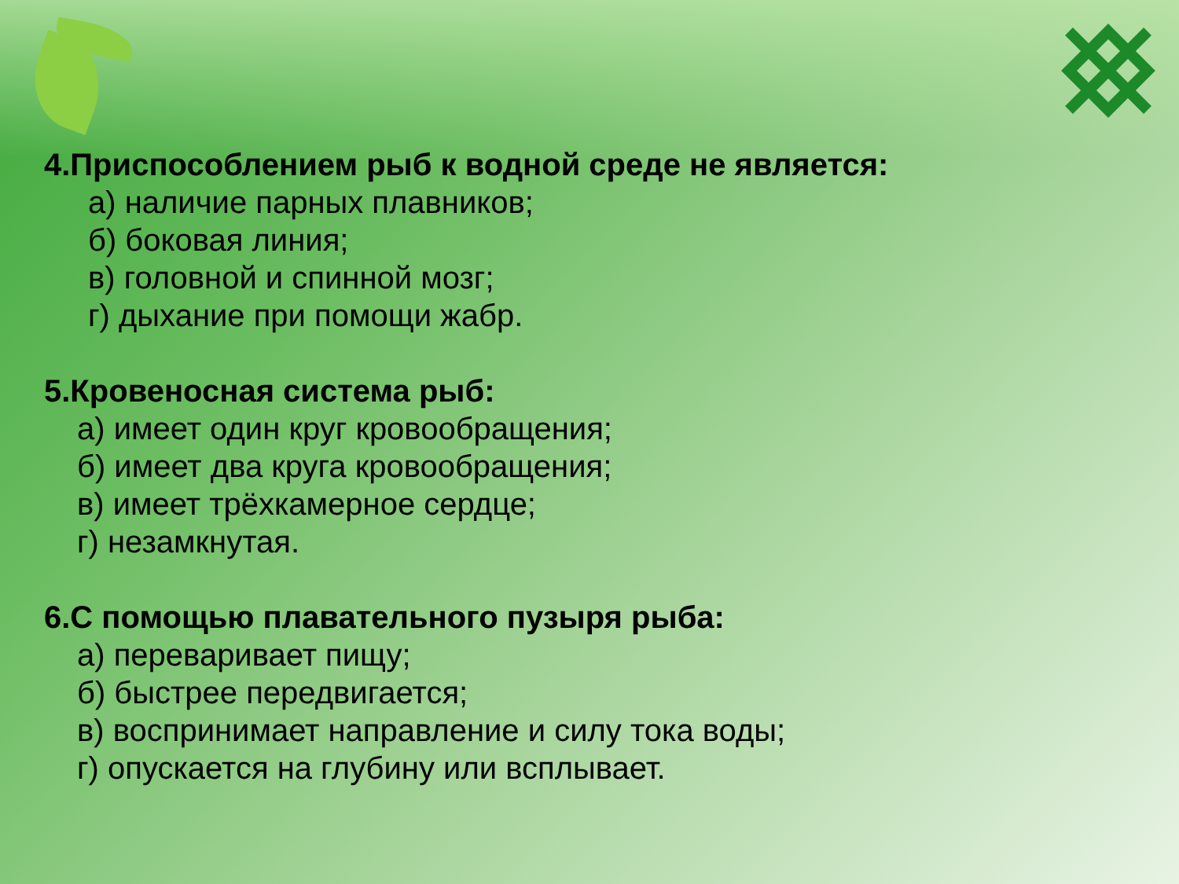4.Приспособлением рыб к водной среде не является:
а) наличие парных плавников;
б) боковая линия;
в) головной и спинной мозг;
г) дыхание при помощи жабр.
5.Кровеносная система рыб:
а) имеет один круг кровообращения;
б) имеет два круга кровообращения;
в) имеет трёхкамерное сердце;
г) незамкнутая.
6.С помощью плавательного пузыря рыба:
а) переваривает пищу;
б) быстрее передвигается;
в) воспринимает направление и силу тока воды;
г) опускается на глубину или всплывает.